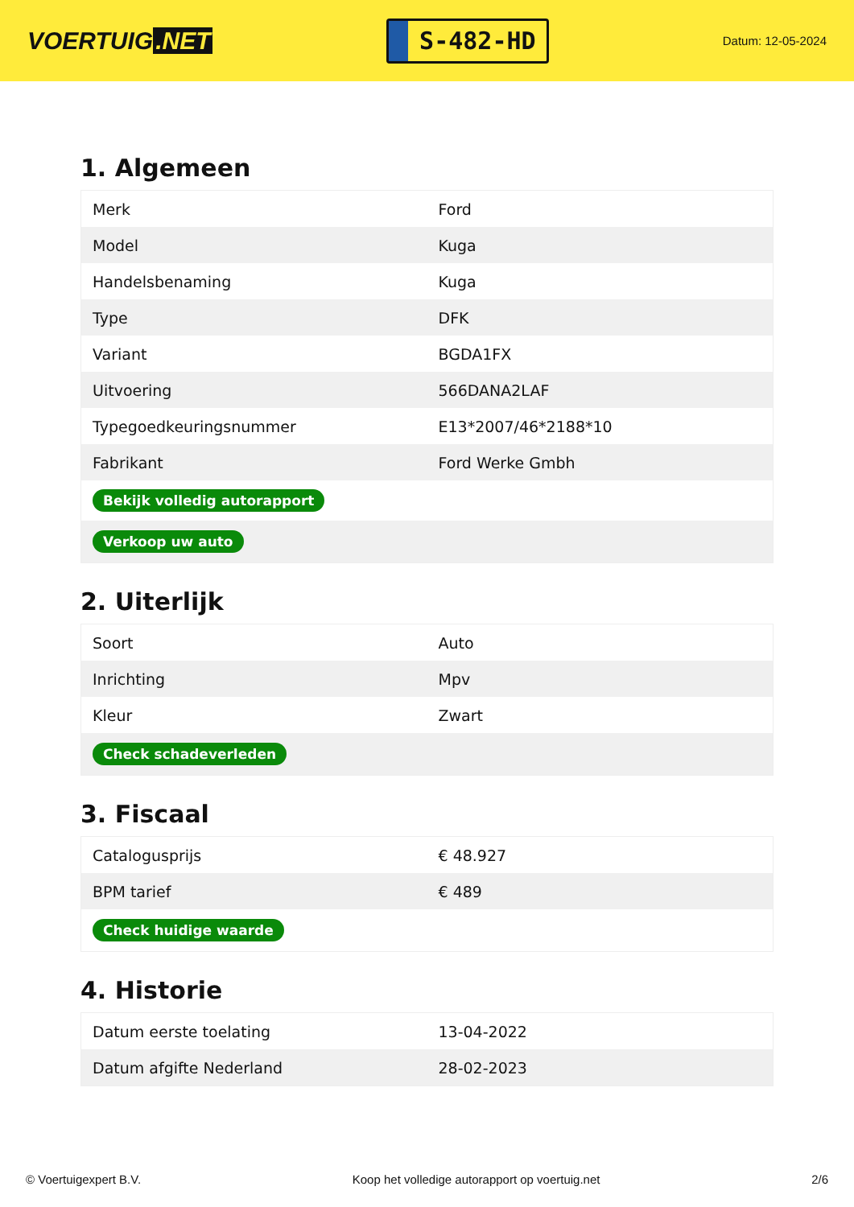VOERTUIG.NET
S-482-HD
Datum: 12-05-2024
1. Algemeen
| Merk | Ford |
| Model | Kuga |
| Handelsbenaming | Kuga |
| Type | DFK |
| Variant | BGDA1FX |
| Uitvoering | 566DANA2LAF |
| Typegoedkeuringsnummer | E13*2007/46*2188*10 |
| Fabrikant | Ford Werke Gmbh |
| Bekijk volledig autorapport | |
| Verkoop uw auto | |
2. Uiterlijk
| Soort | Auto |
| Inrichting | Mpv |
| Kleur | Zwart |
| Check schadeverleden | |
3. Fiscaal
| Catalogusprijs | € 48.927 |
| BPM tarief | € 489 |
| Check huidige waarde | |
4. Historie
| Datum eerste toelating | 13-04-2022 |
| Datum afgifte Nederland | 28-02-2023 |
© Voertuigexpert B.V. Koop het volledige autorapport op voertuig.net 2/6